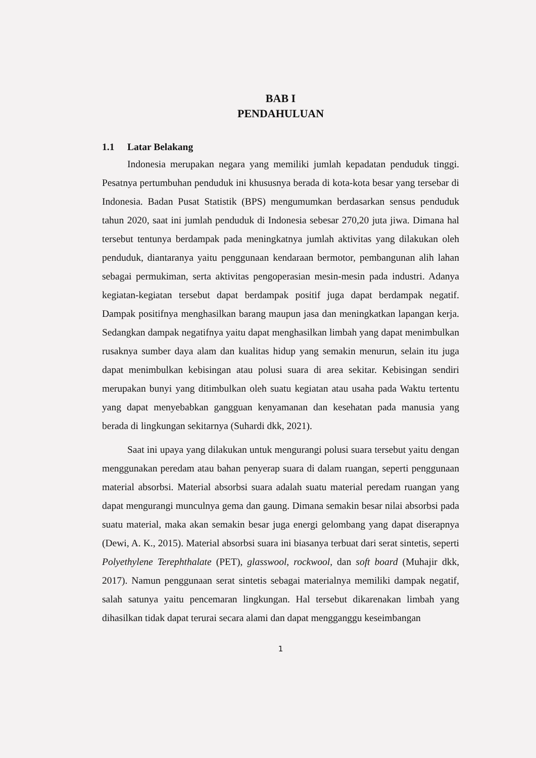BAB I
PENDAHULUAN
1.1 Latar Belakang
Indonesia merupakan negara yang memiliki jumlah kepadatan penduduk tinggi. Pesatnya pertumbuhan penduduk ini khususnya berada di kota-kota besar yang tersebar di Indonesia. Badan Pusat Statistik (BPS) mengumumkan berdasarkan sensus penduduk tahun 2020, saat ini jumlah penduduk di Indonesia sebesar 270,20 juta jiwa. Dimana hal tersebut tentunya berdampak pada meningkatnya jumlah aktivitas yang dilakukan oleh penduduk, diantaranya yaitu penggunaan kendaraan bermotor, pembangunan alih lahan sebagai permukiman, serta aktivitas pengoperasian mesin-mesin pada industri. Adanya kegiatan-kegiatan tersebut dapat berdampak positif juga dapat berdampak negatif. Dampak positifnya menghasilkan barang maupun jasa dan meningkatkan lapangan kerja. Sedangkan dampak negatifnya yaitu dapat menghasilkan limbah yang dapat menimbulkan rusaknya sumber daya alam dan kualitas hidup yang semakin menurun, selain itu juga dapat menimbulkan kebisingan atau polusi suara di area sekitar. Kebisingan sendiri merupakan bunyi yang ditimbulkan oleh suatu kegiatan atau usaha pada Waktu tertentu yang dapat menyebabkan gangguan kenyamanan dan kesehatan pada manusia yang berada di lingkungan sekitarnya (Suhardi dkk, 2021).
Saat ini upaya yang dilakukan untuk mengurangi polusi suara tersebut yaitu dengan menggunakan peredam atau bahan penyerap suara di dalam ruangan, seperti penggunaan material absorbsi. Material absorbsi suara adalah suatu material peredam ruangan yang dapat mengurangi munculnya gema dan gaung. Dimana semakin besar nilai absorbsi pada suatu material, maka akan semakin besar juga energi gelombang yang dapat diserapnya (Dewi, A. K., 2015). Material absorbsi suara ini biasanya terbuat dari serat sintetis, seperti Polyethylene Terephthalate (PET), glasswool, rockwool, dan soft board (Muhajir dkk, 2017). Namun penggunaan serat sintetis sebagai materialnya memiliki dampak negatif, salah satunya yaitu pencemaran lingkungan. Hal tersebut dikarenakan limbah yang dihasilkan tidak dapat terurai secara alami dan dapat mengganggu keseimbangan
1